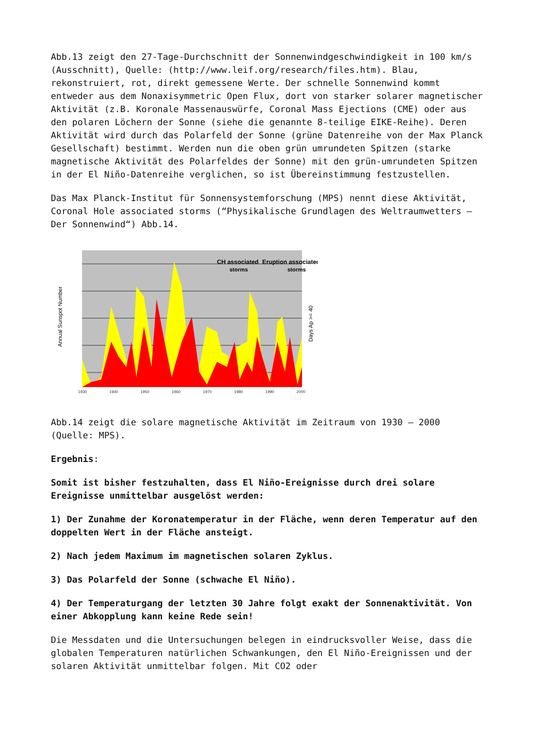Abb.13 zeigt den 27-Tage-Durchschnitt der Sonnenwindgeschwindigkeit in 100 km/s (Ausschnitt), Quelle: (http://www.leif.org/research/files.htm). Blau, rekonstruiert, rot, direkt gemessene Werte. Der schnelle Sonnenwind kommt entweder aus dem Nonaxisymmetric Open Flux, dort von starker solarer magnetischer Aktivität (z.B. Koronale Massenauswürfe, Coronal Mass Ejections (CME) oder aus den polaren Löchern der Sonne (siehe die genannte 8-teilige EIKE-Reihe). Deren Aktivität wird durch das Polarfeld der Sonne (grüne Datenreihe von der Max Planck Gesellschaft) bestimmt. Werden nun die oben grün umrundeten Spitzen (starke magnetische Aktivität des Polarfeldes der Sonne) mit den grün-umrundeten Spitzen in der El Niño-Datenreihe verglichen, so ist Übereinstimmung festzustellen.
Das Max Planck-Institut für Sonnensystemforschung (MPS) nennt diese Aktivität, Coronal Hole associated storms (“Physikalische Grundlagen des Weltraumwetters – Der Sonnenwind“) Abb.14.
CH associated
storms
Eruption associated
storms
Annual Sunspot Number
Days Ap >= 40
1930
1940
1950
1960
1970
1980
1990
2000
Abb.14 zeigt die solare magnetische Aktivität im Zeitraum von 1930 – 2000 (Quelle: MPS).
Ergebnis:
Somit ist bisher festzuhalten, dass El Niño-Ereignisse durch drei solare Ereignisse unmittelbar ausgelöst werden:
1) Der Zunahme der Koronatemperatur in der Fläche, wenn deren Temperatur auf den doppelten Wert in der Fläche ansteigt.
2) Nach jedem Maximum im magnetischen solaren Zyklus.
3) Das Polarfeld der Sonne (schwache El Niño).
4) Der Temperaturgang der letzten 30 Jahre folgt exakt der Sonnenaktivität. Von einer Abkopplung kann keine Rede sein!
Die Messdaten und die Untersuchungen belegen in eindrucksvoller Weise, dass die globalen Temperaturen natürlichen Schwankungen, den El Niño-Ereignissen und der solaren Aktivität unmittelbar folgen. Mit CO2 oder